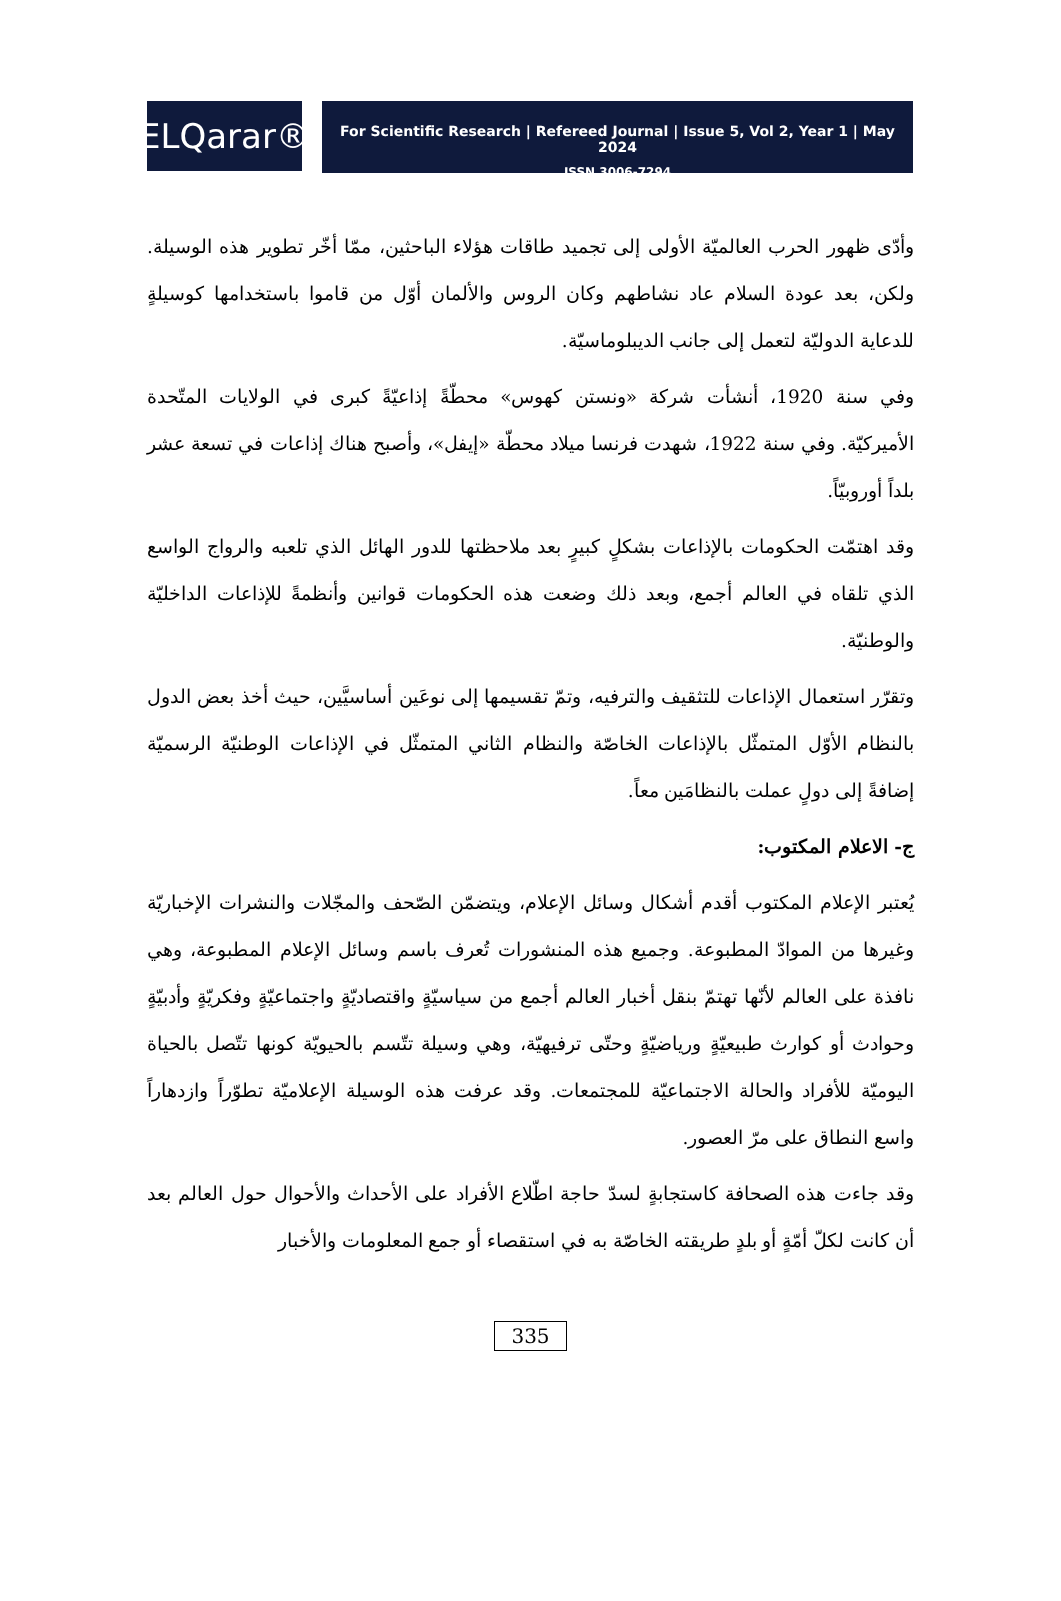ELQarar®
For Scientific Research | Refereed Journal | Issue 5, Vol 2, Year 1 | May 2024
ISSN 3006-7294
وأدّى ظهور الحرب العالميّة الأولى إلى تجميد طاقات هؤلاء الباحثين، ممّا أخّر تطوير هذه الوسيلة. ولكن، بعد عودة السلام عاد نشاطهم وكان الروس والألمان أوّل من قاموا باستخدامها كوسيلةٍ للدعاية الدوليّة لتعمل إلى جانب الديبلوماسيّة.
وفي سنة 1920، أنشأت شركة «ونستن كهوس» محطّةً إذاعيّةً كبرى في الولايات المتّحدة الأميركيّة. وفي سنة 1922، شهدت فرنسا ميلاد محطّة «إيفل»، وأصبح هناك إذاعات في تسعة عشر بلداً أوروبيّاً.
وقد اهتمّت الحكومات بالإذاعات بشكلٍ كبيرٍ بعد ملاحظتها للدور الهائل الذي تلعبه والرواج الواسع الذي تلقاه في العالم أجمع، وبعد ذلك وضعت هذه الحكومات قوانين وأنظمةً للإذاعات الداخليّة والوطنيّة.
وتقرّر استعمال الإذاعات للتثقيف والترفيه، وتمّ تقسيمها إلى نوعَين أساسيَّين، حيث أخذ بعض الدول بالنظام الأوّل المتمثّل بالإذاعات الخاصّة والنظام الثاني المتمثّل في الإذاعات الوطنيّة الرسميّة إضافةً إلى دولٍ عملت بالنظامَين معاً.
ج- الاعلام المكتوب:
يُعتبر الإعلام المكتوب أقدم أشكال وسائل الإعلام، ويتضمّن الصّحف والمجّلات والنشرات الإخباريّة وغيرها من الموادّ المطبوعة. وجميع هذه المنشورات تُعرف باسم وسائل الإعلام المطبوعة، وهي نافذة على العالم لأنّها تهتمّ بنقل أخبار العالم أجمع من سياسيّةٍ واقتصاديّةٍ واجتماعيّةٍ وفكريّةٍ وأدبيّةٍ وحوادث أو كوارث طبيعيّةٍ ورياضيّةٍ وحتّى ترفيهيّة، وهي وسيلة تتّسم بالحيويّة كونها تتّصل بالحياة اليوميّة للأفراد والحالة الاجتماعيّة للمجتمعات. وقد عرفت هذه الوسيلة الإعلاميّة تطوّراً وازدهاراً واسع النطاق على مرّ العصور.
وقد جاءت هذه الصحافة كاستجابةٍ لسدّ حاجة اطّلاع الأفراد على الأحداث والأحوال حول العالم بعد أن كانت لكلّ أمّةٍ أو بلدٍ طريقته الخاصّة به في استقصاء أو جمع المعلومات والأخبار
335